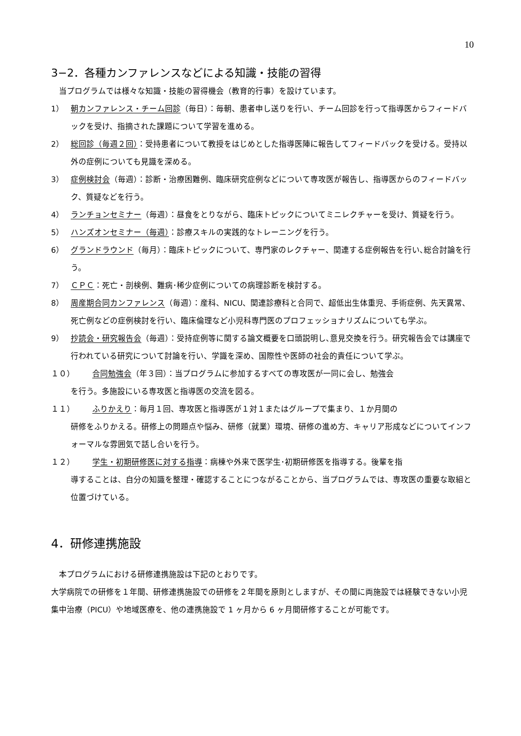10
3−2．各種カンファレンスなどによる知識・技能の習得
当プログラムでは様々な知識・技能の習得機会（教育的行事）を設けています。
1） 朝カンファレンス・チーム回診（毎日）：毎朝、患者申し送りを行い、チーム回診を行って指導医からフィードバックを受け、指摘された課題について学習を進める。
2） 総回診（毎週２回）：受持患者について教授をはじめとした指導医陣に報告してフィードバックを受ける。受持以外の症例についても見識を深める。
3） 症例検討会（毎週）：診断・治療困難例、臨床研究症例などについて専攻医が報告し、指導医からのフィードバック、質疑などを行う。
4） ランチョンセミナー（毎週）：昼食をとりながら、臨床トピックについてミニレクチャーを受け、質疑を行う。
5） ハンズオンセミナー（毎週）：診療スキルの実践的なトレーニングを行う。
6） グランドラウンド（毎月）：臨床トピックについて、専門家のレクチャー、関連する症例報告を行い､総合討論を行う。
7） ＣＰＣ：死亡・剖検例、難病･稀少症例についての病理診断を検討する。
8） 周産期合同カンファレンス（毎週）：産科、NICU、関連診療科と合同で、超低出生体重児、手術症例、先天異常、死亡例などの症例検討を行い、臨床倫理など小児科専門医のプロフェッショナリズムについても学ぶ。
9） 抄読会・研究報告会（毎週）：受持症例等に関する論文概要を口頭説明し､意見交換を行う。研究報告会では講座で行われている研究について討論を行い、学識を深め、国際性や医師の社会的責任について学ぶ。
１０） 合同勉強会（年３回）：当プログラムに参加するすべての専攻医が一同に会し、勉強会
を行う。多施設にいる専攻医と指導医の交流を図る。
１１） ふりかえり：毎月１回、専攻医と指導医が１対１またはグループで集まり、１か月間の
研修をふりかえる。研修上の問題点や悩み、研修（就業）環境、研修の進め方、キャリア形成などについてインフォーマルな雰囲気で話し合いを行う。
１２） 学生・初期研修医に対する指導：病棟や外来で医学生･初期研修医を指導する。後輩を指
導することは、自分の知識を整理・確認することにつながることから、当プログラムでは、専攻医の重要な取組と位置づけている。
4．研修連携施設
本プログラムにおける研修連携施設は下記のとおりです。
大学病院での研修を１年間、研修連携施設での研修を２年間を原則としますが、その間に両施設では経験できない小児集中治療（PICU）や地域医療を、他の連携施設で 1 ヶ月から 6 ヶ月間研修することが可能です。